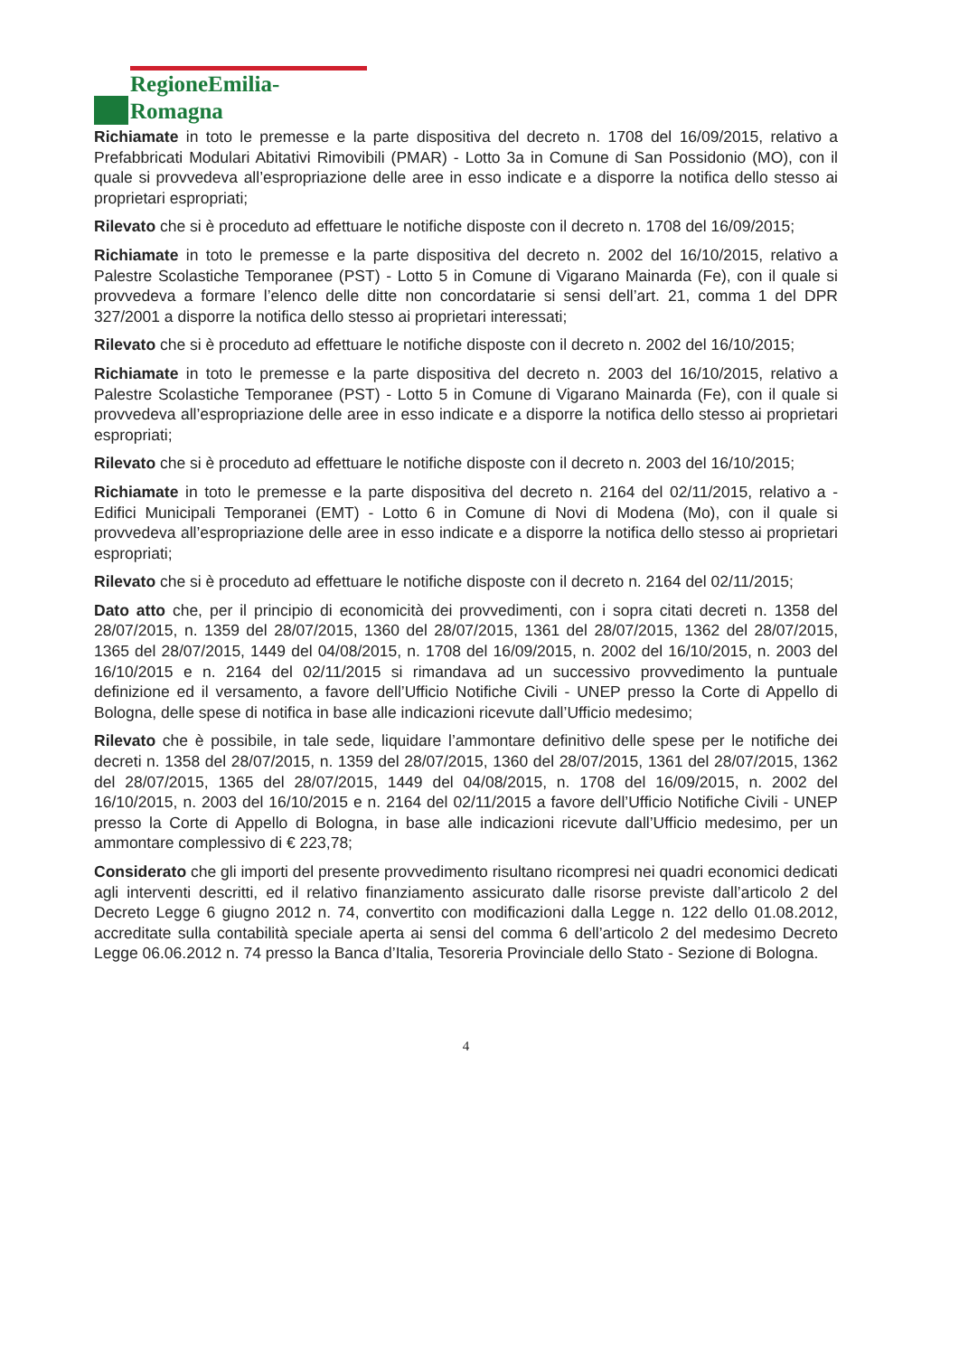RegioneEmilia-Romagna
Richiamate in toto le premesse e la parte dispositiva del decreto n. 1708 del 16/09/2015, relativo a Prefabbricati Modulari Abitativi Rimovibili (PMAR) - Lotto 3a in Comune di San Possidonio (MO), con il quale si provvedeva all’espropriazione delle aree in esso indicate e a disporre la notifica dello stesso ai proprietari espropriati;
Rilevato che si è proceduto ad effettuare le notifiche disposte con il decreto n. 1708 del 16/09/2015;
Richiamate in toto le premesse e la parte dispositiva del decreto n. 2002 del 16/10/2015, relativo a Palestre Scolastiche Temporanee (PST) - Lotto 5 in Comune di Vigarano Mainarda (Fe), con il quale si provvedeva a formare l’elenco delle ditte non concordatarie si sensi dell’art. 21, comma 1 del DPR 327/2001 a disporre la notifica dello stesso ai proprietari interessati;
Rilevato che si è proceduto ad effettuare le notifiche disposte con il decreto n. 2002 del 16/10/2015;
Richiamate in toto le premesse e la parte dispositiva del decreto n. 2003 del 16/10/2015, relativo a Palestre Scolastiche Temporanee (PST) - Lotto 5 in Comune di Vigarano Mainarda (Fe), con il quale si provvedeva all’espropriazione delle aree in esso indicate e a disporre la notifica dello stesso ai proprietari espropriati;
Rilevato che si è proceduto ad effettuare le notifiche disposte con il decreto n. 2003 del 16/10/2015;
Richiamate in toto le premesse e la parte dispositiva del decreto n. 2164 del 02/11/2015, relativo a - Edifici Municipali Temporanei (EMT) - Lotto 6 in Comune di Novi di Modena (Mo), con il quale si provvedeva all’espropriazione delle aree in esso indicate e a disporre la notifica dello stesso ai proprietari espropriati;
Rilevato che si è proceduto ad effettuare le notifiche disposte con il decreto n. 2164 del 02/11/2015;
Dato atto che, per il principio di economicità dei provvedimenti, con i sopra citati decreti n. 1358 del 28/07/2015, n. 1359 del 28/07/2015, 1360 del 28/07/2015, 1361 del 28/07/2015, 1362 del 28/07/2015, 1365 del 28/07/2015, 1449 del 04/08/2015, n. 1708 del 16/09/2015, n. 2002 del 16/10/2015, n. 2003 del 16/10/2015 e n. 2164 del 02/11/2015 si rimandava ad un successivo provvedimento la puntuale definizione ed il versamento, a favore dell’Ufficio Notifiche Civili - UNEP presso la Corte di Appello di Bologna, delle spese di notifica in base alle indicazioni ricevute dall’Ufficio medesimo;
Rilevato che è possibile, in tale sede, liquidare l’ammontare definitivo delle spese per le notifiche dei decreti n. 1358 del 28/07/2015, n. 1359 del 28/07/2015, 1360 del 28/07/2015, 1361 del 28/07/2015, 1362 del 28/07/2015, 1365 del 28/07/2015, 1449 del 04/08/2015, n. 1708 del 16/09/2015, n. 2002 del 16/10/2015, n. 2003 del 16/10/2015 e n. 2164 del 02/11/2015 a favore dell’Ufficio Notifiche Civili - UNEP presso la Corte di Appello di Bologna, in base alle indicazioni ricevute dall’Ufficio medesimo, per un ammontare complessivo di € 223,78;
Considerato che gli importi del presente provvedimento risultano ricompresi nei quadri economici dedicati agli interventi descritti, ed il relativo finanziamento assicurato dalle risorse previste dall’articolo 2 del Decreto Legge 6 giugno 2012 n. 74, convertito con modificazioni dalla Legge n. 122 dello 01.08.2012, accreditate sulla contabilità speciale aperta ai sensi del comma 6 dell’articolo 2 del medesimo Decreto Legge 06.06.2012 n. 74 presso la Banca d’Italia, Tesoreria Provinciale dello Stato - Sezione di Bologna.
4